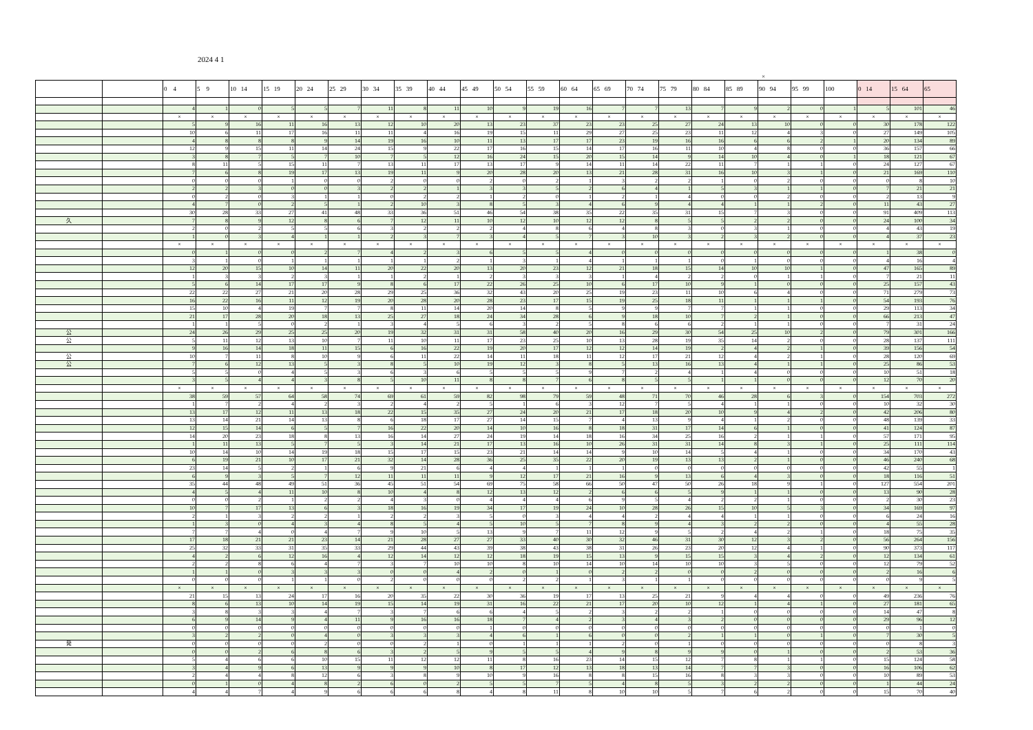2024 4 1
×
| | | 0 4 | 5 9 | 10 14 | 15 19 | 20 24 | 25 29 | 30 34 | 35 39 | 40 44 | 45 49 | 50 54 | 55 59 | 60 64 | 65 69 | 70 74 | 75 79 | 80 84 | 85 89 | 90 94 | 95 99 | 100 | 0 14 | 15 64 | 65 |
| --- | --- | --- | --- | --- | --- | --- | --- | --- | --- | --- | --- | --- | --- | --- | --- | --- | --- | --- | --- | --- | --- | --- | --- | --- | --- |
| | | 4 | 1 | 0 | 5 | 5 | 7 | 11 | 8 | 11 | 10 | 9 | 19 | 16 | 7 | 7 | 13 | 7 | 9 | 2 | 0 | 1 | 5 | 101 | 46 |
| | | × | × | × | × | × | × | × | × | × | × | × | × | × | × | × | × | × | × | × | × | × | × | × | × |
| | | 5 | 9 | 16 | 11 | 16 | 13 | 12 | 10 | 20 | 13 | 23 | 37 | 23 | 23 | 25 | 27 | 24 | 13 | 10 | 0 | 0 | 30 | 178 | 122 |
| | | 10 | 6 | 11 | 17 | 16 | 11 | 11 | 4 | 16 | 19 | 15 | 11 | 29 | 27 | 25 | 23 | 11 | 12 | 4 | 3 | 0 | 27 | 149 | 105 |
| | | 4 | 8 | 8 | 8 | 9 | 14 | 19 | 16 | 10 | 11 | 13 | 17 | 17 | 23 | 19 | 16 | 16 | 6 | 6 | 2 | 1 | 20 | 134 | 89 |
| | | 12 | 9 | 15 | 11 | 14 | 24 | 15 | 9 | 22 | 17 | 16 | 15 | 14 | 17 | 16 | 11 | 10 | 4 | 8 | 0 | 0 | 36 | 157 | 66 |
| | | 3 | 8 | 7 | 5 | 7 | 10 | 7 | 5 | 12 | 16 | 24 | 15 | 20 | 15 | 14 | 9 | 14 | 10 | 4 | 0 | 1 | 18 | 121 | 67 |
| | | 8 | 11 | 5 | 15 | 11 | 7 | 13 | 11 | 17 | 13 | 17 | 9 | 14 | 11 | 14 | 22 | 11 | 7 | 1 | 1 | 0 | 24 | 127 | 67 |
| | | 7 | 6 | 8 | 19 | 17 | 13 | 19 | 11 | 9 | 20 | 28 | 20 | 13 | 21 | 28 | 31 | 16 | 10 | 3 | 1 | 0 | 21 | 169 | 110 |
| | | 0 | 0 | 0 | 1 | 0 | 0 | 2 | 0 | 0 | 2 | 0 | 2 | 1 | 3 | 2 | 2 | 1 | 0 | 2 | 0 | 0 | 0 | 8 | 10 |
| | | 2 | 2 | 3 | 0 | 0 | 3 | 2 | 2 | 1 | 3 | 3 | 5 | 2 | 6 | 4 | 1 | 5 | 3 | 1 | 1 | 0 | 7 | 21 | 21 |
| | | 0 | 2 | 0 | 3 | 1 | 1 | 0 | 2 | 2 | 1 | 2 | 0 | 1 | 2 | 1 | 4 | 0 | 0 | 2 | 0 | 0 | 2 | 13 | 9 |
| | | 4 | 7 | 0 | 2 | 5 | 1 | 2 | 10 | 3 | 8 | 5 | 3 | 4 | 6 | 9 | 4 | 4 | 1 | 1 | 2 | 0 | 11 | 43 | 27 |
| | | 30 | 28 | 33 | 27 | 41 | 48 | 33 | 36 | 51 | 46 | 54 | 38 | 35 | 22 | 35 | 31 | 15 | 7 | 3 | 0 | 0 | 91 | 409 | 113 |
| 久 | | 7 | 8 | 9 | 12 | 8 | 6 | 7 | 12 | 11 | 10 | 12 | 10 | 12 | 12 | 8 | 5 | 5 | 2 | 2 | 0 | 0 | 24 | 100 | 34 |
| | | 2 | 0 | 2 | 5 | 5 | 6 | 3 | 2 | 2 | 2 | 4 | 8 | 6 | 4 | 8 | 3 | 0 | 3 | 1 | 0 | 0 | 4 | 43 | 19 |
| | | 1 | 0 | 3 | 4 | 1 | 1 | 2 | 3 | 7 | 3 | 4 | 5 | 7 | 3 | 10 | 3 | 2 | 3 | 2 | 0 | 0 | 4 | 37 | 23 |
| | | × | × | × | × | × | × | × | × | × | × | × | × | × | × | × | × | × | × | × | × | × | × | × | × |
| | | 0 | 1 | 0 | 0 | 2 | 7 | 4 | 2 | 3 | 6 | 5 | 5 | 4 | 0 | 0 | 0 | 0 | 0 | 0 | 0 | 0 | 1 | 38 | 0 |
| | | 3 | 1 | 0 | 1 | 1 | 1 | 1 | 1 | 2 | 1 | 3 | 1 | 4 | 1 | 1 | 1 | 0 | 1 | 0 | 0 | 0 | 4 | 16 | 4 |
| | | 12 | 20 | 15 | 10 | 14 | 11 | 20 | 22 | 20 | 13 | 20 | 23 | 12 | 21 | 18 | 15 | 14 | 10 | 10 | 1 | 0 | 47 | 165 | 89 |
| | | 1 | 3 | 3 | 2 | 3 | 1 | 1 | 2 | 1 | 2 | 3 | 3 | 3 | 1 | 4 | 2 | 2 | 0 | 1 | 1 | 0 | 7 | 21 | 11 |
| | | 5 | 6 | 14 | 17 | 17 | 9 | 8 | 6 | 17 | 22 | 26 | 25 | 10 | 6 | 17 | 10 | 9 | 1 | 0 | 0 | 0 | 25 | 157 | 43 |
| | | 22 | 22 | 27 | 21 | 20 | 28 | 29 | 25 | 36 | 32 | 43 | 20 | 25 | 19 | 23 | 11 | 10 | 6 | 4 | 0 | 0 | 71 | 279 | 73 |
| | | 16 | 22 | 16 | 11 | 12 | 19 | 20 | 28 | 20 | 28 | 23 | 17 | 15 | 19 | 25 | 18 | 11 | 1 | 1 | 1 | 0 | 54 | 193 | 76 |
| | | 15 | 10 | 4 | 19 | 7 | 7 | 8 | 11 | 14 | 20 | 14 | 8 | 5 | 9 | 9 | 7 | 7 | 1 | 1 | 0 | 0 | 29 | 113 | 34 |
| | | 21 | 17 | 28 | 20 | 18 | 13 | 25 | 27 | 18 | 24 | 34 | 28 | 6 | 9 | 18 | 10 | 7 | 2 | 1 | 0 | 0 | 66 | 213 | 47 |
| | | 1 | 1 | 5 | 0 | 2 | 1 | 3 | 4 | 5 | 6 | 3 | 2 | 5 | 8 | 6 | 6 | 2 | 1 | 1 | 0 | 0 | 7 | 31 | 24 |
| 公 | | 24 | 26 | 29 | 25 | 25 | 20 | 19 | 32 | 31 | 31 | 58 | 40 | 20 | 16 | 29 | 30 | 54 | 25 | 10 | 2 | 0 | 79 | 301 | 166 |
| 公 | | 5 | 11 | 12 | 13 | 10 | 7 | 11 | 10 | 11 | 17 | 23 | 25 | 10 | 13 | 28 | 19 | 35 | 14 | 2 | 0 | 0 | 28 | 137 | 111 |
| | | 9 | 16 | 14 | 18 | 11 | 15 | 6 | 16 | 22 | 19 | 20 | 17 | 12 | 12 | 14 | 19 | 2 | 4 | 2 | 1 | 0 | 39 | 156 | 54 |
| 公 | | 10 | 7 | 11 | 8 | 10 | 9 | 6 | 11 | 22 | 14 | 11 | 18 | 11 | 12 | 17 | 21 | 12 | 4 | 2 | 1 | 0 | 28 | 120 | 69 |
| 公 | | 7 | 6 | 12 | 13 | 5 | 3 | 8 | 5 | 10 | 19 | 12 | 3 | 8 | 5 | 13 | 16 | 13 | 4 | 1 | 1 | 0 | 25 | 86 | 53 |
| | | 5 | 5 | 0 | 4 | 5 | 3 | 6 | 3 | 6 | 5 | 5 | 5 | 9 | 7 | 2 | 4 | 1 | 4 | 0 | 0 | 0 | 10 | 51 | 18 |
| | | 3 | 5 | 4 | 4 | 3 | 8 | 5 | 10 | 11 | 8 | 8 | 7 | 6 | 8 | 5 | 5 | 1 | 1 | 0 | 0 | 0 | 12 | 70 | 20 |
| | | × | × | × | × | × | × | × | × | × | × | × | × | × | × | × | × | × | × | × | × | × | × | × | × |
| | | 38 | 59 | 57 | 64 | 58 | 74 | 69 | 61 | 59 | 82 | 98 | 79 | 59 | 48 | 71 | 70 | 46 | 28 | 6 | 3 | 0 | 154 | 703 | 272 |
| | | 1 | 7 | 2 | 4 | 2 | 3 | 2 | 4 | 2 | 5 | 1 | 6 | 3 | 12 | 7 | 5 | 4 | 1 | 1 | 0 | 0 | 10 | 32 | 30 |
| | | 13 | 17 | 12 | 11 | 13 | 18 | 22 | 15 | 35 | 27 | 24 | 20 | 21 | 17 | 18 | 20 | 10 | 9 | 4 | 2 | 0 | 42 | 206 | 80 |
| | | 13 | 14 | 21 | 14 | 13 | 8 | 6 | 18 | 17 | 27 | 14 | 15 | 7 | 4 | 13 | 9 | 4 | 1 | 2 | 0 | 0 | 48 | 139 | 33 |
| | | 12 | 15 | 14 | 6 | 5 | 7 | 16 | 22 | 20 | 14 | 10 | 16 | 8 | 18 | 31 | 17 | 14 | 6 | 1 | 0 | 0 | 41 | 124 | 87 |
| | | 14 | 20 | 23 | 18 | 8 | 13 | 16 | 14 | 27 | 24 | 19 | 14 | 18 | 16 | 34 | 25 | 16 | 2 | 1 | 1 | 0 | 57 | 171 | 95 |
| | | 1 | 11 | 13 | 5 | 7 | 5 | 3 | 14 | 21 | 17 | 13 | 16 | 10 | 26 | 31 | 31 | 14 | 8 | 3 | 1 | 0 | 25 | 111 | 114 |
| | | 10 | 14 | 10 | 14 | 19 | 18 | 15 | 17 | 15 | 23 | 21 | 14 | 14 | 9 | 10 | 14 | 5 | 4 | 1 | 0 | 0 | 34 | 170 | 43 |
| | | 6 | 19 | 21 | 10 | 17 | 21 | 32 | 14 | 28 | 36 | 25 | 35 | 22 | 20 | 19 | 13 | 13 | 2 | 1 | 0 | 0 | 46 | 240 | 68 |
| | | 23 | 14 | 5 | 2 | 1 | 6 | 9 | 21 | 6 | 4 | 4 | 1 | 1 | 1 | 0 | 0 | 0 | 0 | 0 | 0 | 0 | 42 | 55 | 1 |
| | | 6 | 9 | 3 | 5 | 7 | 12 | 11 | 11 | 11 | 9 | 12 | 17 | 21 | 16 | 9 | 13 | 6 | 4 | 3 | 0 | 0 | 18 | 116 | 51 |
| | | 35 | 44 | 48 | 49 | 51 | 36 | 45 | 51 | 54 | 69 | 75 | 58 | 66 | 50 | 47 | 50 | 26 | 18 | 9 | 1 | 0 | 127 | 554 | 201 |
| | | 4 | 5 | 4 | 11 | 10 | 8 | 10 | 4 | 8 | 12 | 13 | 12 | 2 | 6 | 6 | 5 | 9 | 1 | 1 | 0 | 0 | 13 | 90 | 28 |
| | | 0 | 0 | 2 | 1 | 2 | 2 | 4 | 3 | 0 | 4 | 4 | 4 | 6 | 9 | 5 | 4 | 2 | 2 | 1 | 0 | 0 | 2 | 30 | 23 |
| | | 10 | 7 | 17 | 13 | 6 | 3 | 18 | 16 | 19 | 34 | 17 | 19 | 24 | 10 | 28 | 26 | 15 | 10 | 5 | 3 | 0 | 34 | 169 | 97 |
| | | 2 | 1 | 3 | 2 | 2 | 1 | 2 | 2 | 3 | 5 | 0 | 3 | 4 | 4 | 2 | 4 | 4 | 1 | 1 | 0 | 0 | 6 | 24 | 16 |
| | | 1 | 3 | 0 | 4 | 3 | 4 | 8 | 5 | 4 | 5 | 10 | 5 | 7 | 8 | 9 | 4 | 3 | 2 | 2 | 0 | 0 | 4 | 55 | 28 |
| | | 7 | 7 | 4 | 0 | 4 | 7 | 9 | 10 | 5 | 13 | 9 | 7 | 11 | 12 | 9 | 5 | 2 | 4 | 2 | 1 | 0 | 18 | 75 | 35 |
| | | 17 | 18 | 21 | 21 | 23 | 14 | 21 | 28 | 27 | 27 | 33 | 40 | 30 | 32 | 46 | 31 | 30 | 12 | 3 | 2 | 0 | 56 | 264 | 156 |
| | | 25 | 32 | 33 | 31 | 35 | 33 | 29 | 44 | 43 | 39 | 38 | 43 | 38 | 31 | 26 | 23 | 20 | 12 | 4 | 1 | 0 | 90 | 373 | 117 |
| | | 4 | 2 | 6 | 12 | 16 | 4 | 12 | 14 | 12 | 12 | 18 | 19 | 15 | 13 | 9 | 15 | 15 | 3 | 4 | 2 | 0 | 12 | 134 | 61 |
| | | 2 | 2 | 8 | 6 | 4 | 7 | 3 | 7 | 10 | 10 | 8 | 10 | 14 | 10 | 14 | 10 | 10 | 3 | 5 | 0 | 0 | 12 | 79 | 52 |
| | | 1 | 1 | 0 | 3 | 3 | 3 | 0 | 0 | 4 | 2 | 0 | 1 | 0 | 2 | 2 | 0 | 0 | 2 | 0 | 0 | 0 | 2 | 16 | 6 |
| | | 0 | 0 | 0 | 1 | 1 | 0 | 2 | 0 | 0 | 0 | 2 | 2 | 1 | 3 | 1 | 1 | 0 | 0 | 0 | 0 | 0 | 0 | 9 | 5 |
| | | × | × | × | × | × | × | × | × | × | × | × | × | × | × | × | × | × | × | × | × | × | × | × | × |
| | | 21 | 15 | 13 | 24 | 17 | 16 | 20 | 35 | 22 | 30 | 36 | 19 | 17 | 13 | 25 | 21 | 9 | 4 | 4 | 0 | 0 | 49 | 236 | 76 |
| | | 8 | 6 | 13 | 10 | 14 | 19 | 15 | 14 | 19 | 31 | 16 | 22 | 21 | 17 | 20 | 10 | 12 | 1 | 4 | 1 | 0 | 27 | 181 | 65 |
| | | 3 | 8 | 3 | 3 | 4 | 7 | 3 | 7 | 6 | 6 | 4 | 5 | 2 | 3 | 2 | 2 | 1 | 0 | 0 | 0 | 0 | 14 | 47 | 8 |
| | | 6 | 9 | 14 | 9 | 4 | 11 | 9 | 16 | 16 | 18 | 7 | 4 | 2 | 3 | 4 | 3 | 2 | 0 | 0 | 0 | 0 | 29 | 96 | 12 |
| | | 0 | 0 | 0 | 0 | 0 | 0 | 0 | 0 | 0 | 1 | 0 | 0 | 0 | 0 | 0 | 0 | 0 | 0 | 0 | 0 | 0 | 0 | 1 | 0 |
| | | 3 | 2 | 2 | 0 | 4 | 0 | 3 | 3 | 3 | 4 | 6 | 1 | 6 | 0 | 0 | 2 | 1 | 1 | 0 | 1 | 0 | 7 | 30 | 5 |
| 発 | | 0 | 0 | 0 | 0 | 2 | 0 | 0 | 2 | 1 | 0 | 1 | 1 | 1 | 2 | 0 | 1 | 0 | 0 | 0 | 0 | 0 | 0 | 8 | 3 |
| | | 0 | 0 | 2 | 6 | 8 | 6 | 3 | 2 | 5 | 9 | 5 | 5 | 4 | 9 | 8 | 9 | 9 | 0 | 1 | 0 | 0 | 2 | 53 | 36 |
| | | 5 | 4 | 6 | 6 | 10 | 15 | 11 | 12 | 12 | 11 | 8 | 16 | 23 | 14 | 15 | 12 | 7 | 8 | 1 | 1 | 0 | 15 | 124 | 58 |
| | | 3 | 4 | 9 | 6 | 13 | 9 | 9 | 9 | 10 | 8 | 17 | 12 | 13 | 18 | 13 | 14 | 7 | 7 | 3 | 0 | 0 | 16 | 106 | 62 |
| | | 2 | 4 | 4 | 8 | 12 | 6 | 3 | 8 | 9 | 10 | 9 | 16 | 8 | 8 | 15 | 16 | 8 | 3 | 3 | 0 | 0 | 10 | 89 | 53 |
| | | 0 | 1 | 0 | 4 | 8 | 2 | 6 | 0 | 2 | 5 | 5 | 7 | 5 | 4 | 8 | 5 | 3 | 2 | 2 | 0 | 0 | 1 | 44 | 24 |
| | | 4 | 4 | 7 | 4 | 9 | 6 | 6 | 6 | 8 | 4 | 8 | 11 | 8 | 10 | 10 | 5 | 7 | 6 | 2 | 0 | 0 | 15 | 70 | 40 |